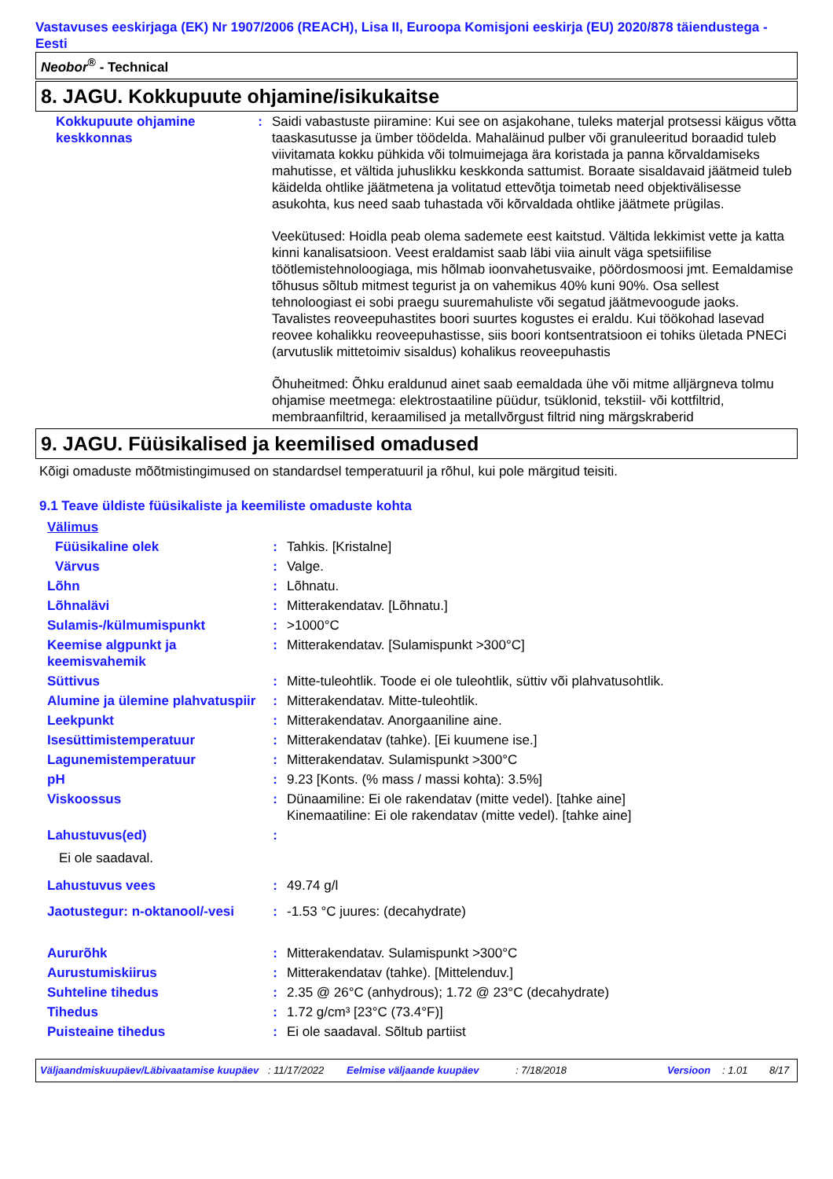Vastavuses eeskirjaga (EK) Nr 1907/2006 (REACH), Lisa II, Euroopa Komisjoni eeskirja (EU) 2020/878 täiendustega - Eesti
Neobor<sup>®</sup> - Technical
8. JAGU. Kokkupuute ohjamine/isikukaitse
| Kokkupuute ohjamine keskkonnas | : | Saidi vabastuste piiramine: Kui see on asjakohane, tuleks materjal protsessi käigus võtta taaskasutusse ja ümber töödelda. Mahaläinud pulber või granuleeritud boraadid tuleb viivitamata kokku pühkida või tolmuimejaga ära koristada ja panna kõrvaldamiseks mahutisse, et vältida juhuslikku keskkonda sattumist. Boraate sisaldavaid jäätmeid tuleb käidelda ohtlike jäätmetena ja volitatud ettevõtja toimetab need objektivälisesse asukohta, kus need saab tuhastada või kõrvaldada ohtlike jäätmete prügilas. Veekütused: Hoidla peab olema sademete eest kaitstud. Vältida lekkimist vette ja katta kinni kanalisatsioon. Veest eraldamist saab läbi viia ainult väga spetsiifilise töötlemistehnoloogiaga, mis hõlmab ioonvahetusvaike, pöördosmoosi jmt. Eemaldamise tõhusus sõltub mitmest tegurist ja on vahemikus 40% kuni 90%. Osa sellest tehnoloogiast ei sobi praegu suuremahuliste või segatud jäätmevoogude jaoks. Tavalistes reoveepuhastites boori suurtes kogustes ei eraldu. Kui töökohad lasevad reovee kohalikku reoveepuhastisse, siis boori kontsentratsioon ei tohiks ületada PNECi (arvutuslik mittetoimiv sisaldus) kohalikus reoveepuhastis Õhuheitmed: Õhku eraldunud ainet saab eemaldada ühe või mitme alljärgneva tolmu ohjamise meetmega: elektrostaatiline püüdur, tsüklonid, tekstiil- või kottfiltrid, membraanfiltrid, keraamilised ja metallvõrgust filtrid ning märgskraberid |
9. JAGU. Füüsikalised ja keemilised omadused
Kõigi omaduste mõõtmistingimused on standardsel temperatuuril ja rõhul, kui pole märgitud teisiti.
9.1 Teave üldiste füüsikaliste ja keemiliste omaduste kohta
| Välimus | | |
| Füüsikaline olek | : | Tahkis. [Kristalne] |
| Värvus | : | Valge. |
| Lõhn | : | Lõhnatu. |
| Lõhnalävi | : | Mitterakendatav. [Lõhnatu.] |
| Sulamis-/külmumispunkt | : | >1000°C |
| Keemise algpunkt ja keemisvahemik | : | Mitterakendatav. [Sulamispunkt >300°C] |
| Süttivus | : | Mitte-tuleohtlik. Toode ei ole tuleohtlik, süttiv või plahvatusohtlik. |
| Alumine ja ülemine plahvatuspiir | : | Mitterakendatav. Mitte-tuleohtlik. |
| Leekpunkt | : | Mitterakendatav. Anorgaaniline aine. |
| Isesüttimistemperatuur | : | Mitterakendatav (tahke). [Ei kuumene ise.] |
| Lagunemistemperatuur | : | Mitterakendatav. Sulamispunkt >300°C |
| pH | : | 9.23 [Konts. (% mass / massi kohta): 3.5%] |
| Viskoossus | : | Dünaamiline: Ei ole rakendatav (mitte vedel). [tahke aine] Kinemaatiline: Ei ole rakendatav (mitte vedel). [tahke aine] |
| Lahustuvus(ed) | : | |
| Ei ole saadaval. | | |
| Lahustuvus vees | : | 49.74 g/l |
| Jaotustegur: n-oktanool/-vesi | : | -1.53 °C juures: (decahydrate) |
| Aururõhk | : | Mitterakendatav. Sulamispunkt >300°C |
| Aurustumiskiirus | : | Mitterakendatav (tahke). [Mittelenduv.] |
| Suhteline tihedus | : | 2.35 @ 26°C (anhydrous); 1.72 @ 23°C (decahydrate) |
| Tihedus | : | 1.72 g/cm³ [23°C (73.4°F)] |
| Puisteaine tihedus | : | Ei ole saadaval. Sõltub partiist |
| Väljaandmiskuupäev/Läbivaatamise kuupäev | : 11/17/2022 | Eelmise väljaande kuupäev | : 7/18/2018 | Versioon | : 1.01 | 8/17 |